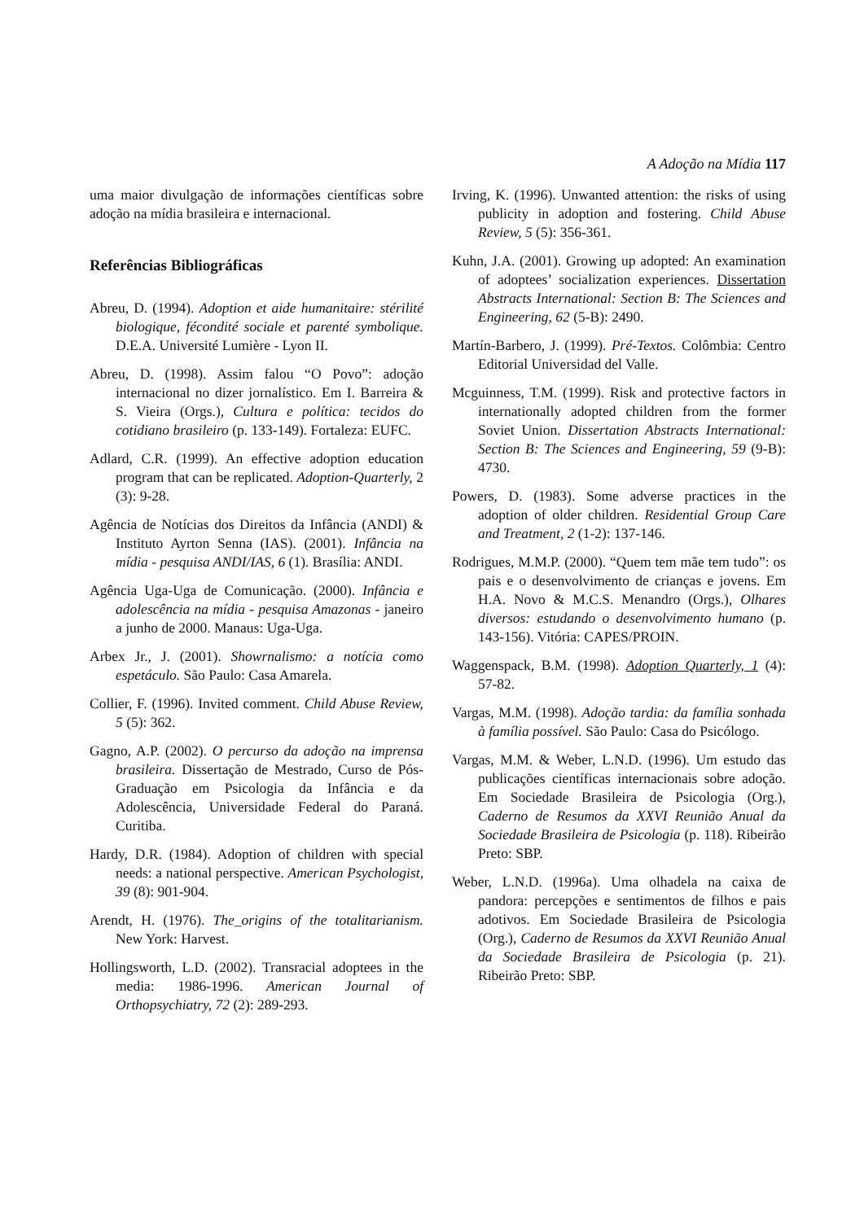A Adoção na Mídia 117
uma maior divulgação de informações científicas sobre adoção na mídia brasileira e internacional.
Referências Bibliográficas
Abreu, D. (1994). Adoption et aide humanitaire: stérilité biologique, fécondité sociale et parenté symbolique. D.E.A. Université Lumière - Lyon II.
Abreu, D. (1998). Assim falou “O Povo”: adoção internacional no dizer jornalístico. Em I. Barreira & S. Vieira (Orgs.), Cultura e política: tecidos do cotidiano brasileiro (p. 133-149). Fortaleza: EUFC.
Adlard, C.R. (1999). An effective adoption education program that can be replicated. Adoption-Quarterly, 2 (3): 9-28.
Agência de Notícias dos Direitos da Infância (ANDI) & Instituto Ayrton Senna (IAS). (2001). Infância na mídia - pesquisa ANDI/IAS, 6 (1). Brasília: ANDI.
Agência Uga-Uga de Comunicação. (2000). Infância e adolescência na mídia - pesquisa Amazonas - janeiro a junho de 2000. Manaus: Uga-Uga.
Arbex Jr., J. (2001). Showrnalismo: a notícia como espetáculo. São Paulo: Casa Amarela.
Collier, F. (1996). Invited comment. Child Abuse Review, 5 (5): 362.
Gagno, A.P. (2002). O percurso da adoção na imprensa brasileira. Dissertação de Mestrado, Curso de Pós-Graduação em Psicologia da Infância e da Adolescência, Universidade Federal do Paraná. Curitiba.
Hardy, D.R. (1984). Adoption of children with special needs: a national perspective. American Psychologist, 39 (8): 901-904.
Arendt, H. (1976). The_origins of the totalitarianism. New York: Harvest.
Hollingsworth, L.D. (2002). Transracial adoptees in the media: 1986-1996. American Journal of Orthopsychiatry, 72 (2): 289-293.
Irving, K. (1996). Unwanted attention: the risks of using publicity in adoption and fostering. Child Abuse Review, 5 (5): 356-361.
Kuhn, J.A. (2001). Growing up adopted: An examination of adoptees’ socialization experiences. Dissertation Abstracts International: Section B: The Sciences and Engineering, 62 (5-B): 2490.
Martín-Barbero, J. (1999). Pré-Textos. Colômbia: Centro Editorial Universidad del Valle.
Mcguinness, T.M. (1999). Risk and protective factors in internationally adopted children from the former Soviet Union. Dissertation Abstracts International: Section B: The Sciences and Engineering, 59 (9-B): 4730.
Powers, D. (1983). Some adverse practices in the adoption of older children. Residential Group Care and Treatment, 2 (1-2): 137-146.
Rodrigues, M.M.P. (2000). “Quem tem mãe tem tudo”: os pais e o desenvolvimento de crianças e jovens. Em H.A. Novo & M.C.S. Menandro (Orgs.), Olhares diversos: estudando o desenvolvimento humano (p. 143-156). Vitória: CAPES/PROIN.
Waggenspack, B.M. (1998). Adoption Quarterly, 1 (4): 57-82.
Vargas, M.M. (1998). Adoção tardia: da família sonhada à família possível. São Paulo: Casa do Psicólogo.
Vargas, M.M. & Weber, L.N.D. (1996). Um estudo das publicações científicas internacionais sobre adoção. Em Sociedade Brasileira de Psicologia (Org.), Caderno de Resumos da XXVI Reunião Anual da Sociedade Brasileira de Psicologia (p. 118). Ribeirão Preto: SBP.
Weber, L.N.D. (1996a). Uma olhadela na caixa de pandora: percepções e sentimentos de filhos e pais adotivos. Em Sociedade Brasileira de Psicologia (Org.), Caderno de Resumos da XXVI Reunião Anual da Sociedade Brasileira de Psicologia (p. 21). Ribeirão Preto: SBP.